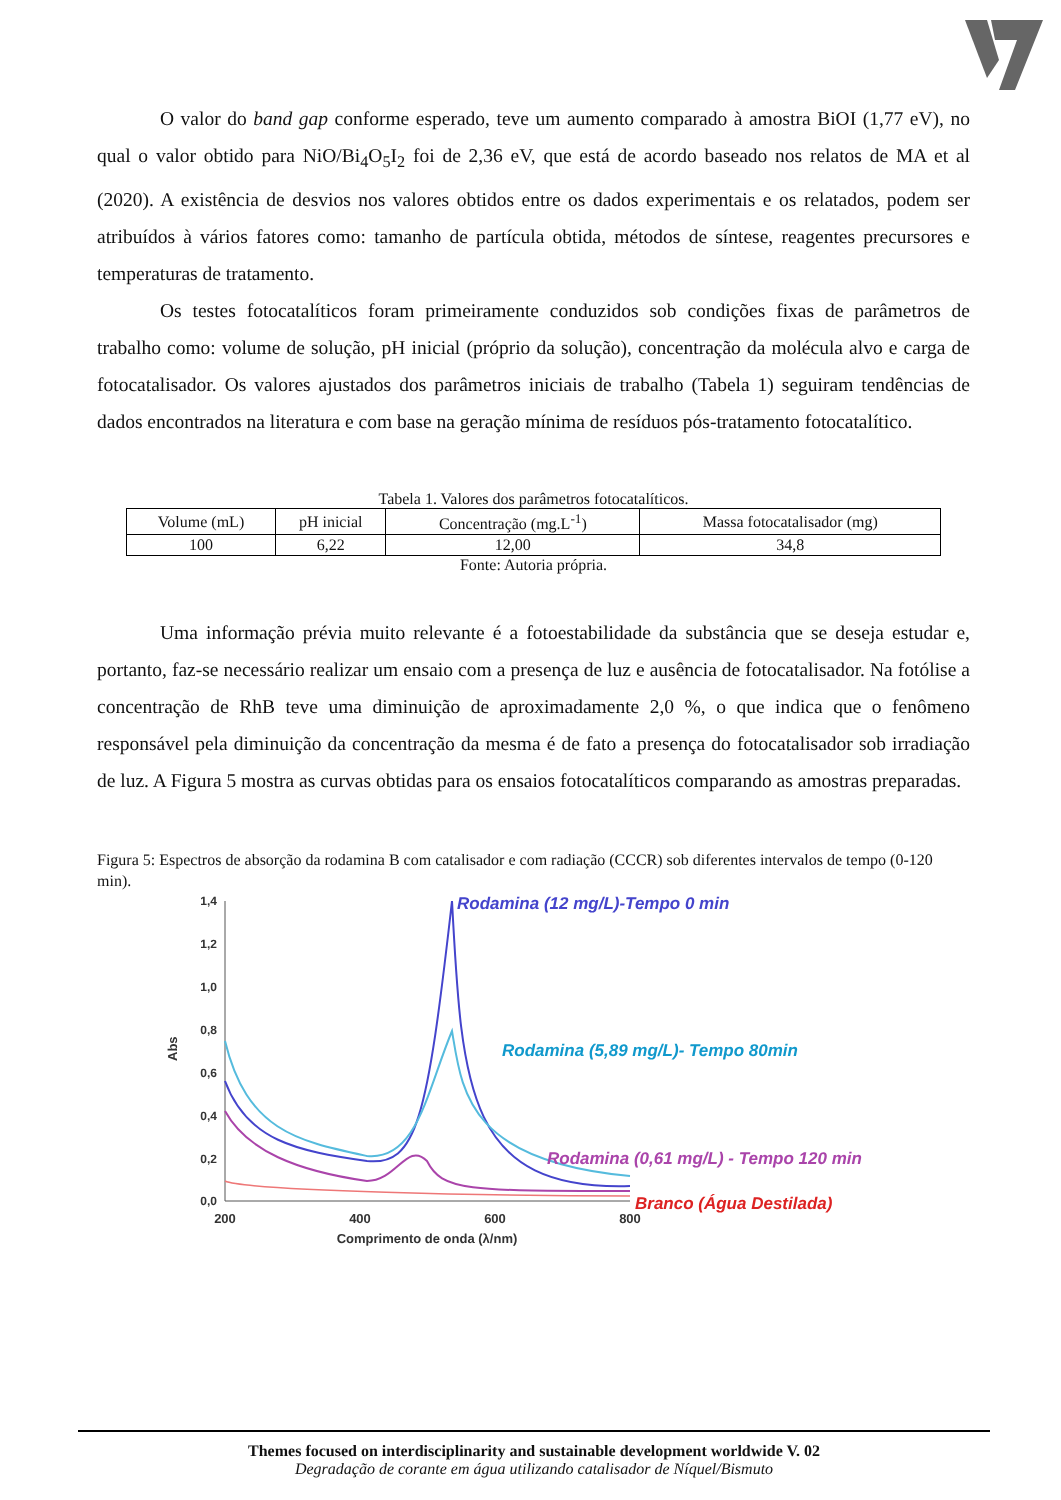O valor do band gap conforme esperado, teve um aumento comparado à amostra BiOI (1,77 eV), no qual o valor obtido para NiO/Bi<sub>4</sub>O<sub>5</sub>I<sub>2</sub> foi de 2,36 eV, que está de acordo baseado nos relatos de MA et al (2020). A existência de desvios nos valores obtidos entre os dados experimentais e os relatados, podem ser atribuídos à vários fatores como: tamanho de partícula obtida, métodos de síntese, reagentes precursores e temperaturas de tratamento.
Os testes fotocatalíticos foram primeiramente conduzidos sob condições fixas de parâmetros de trabalho como: volume de solução, pH inicial (próprio da solução), concentração da molécula alvo e carga de fotocatalisador. Os valores ajustados dos parâmetros iniciais de trabalho (Tabela 1) seguiram tendências de dados encontrados na literatura e com base na geração mínima de resíduos pós-tratamento fotocatalítico.
Tabela 1. Valores dos parâmetros fotocatalíticos.
| Volume (mL) | pH inicial | Concentração (mg.L<sup>-1</sup>) | Massa fotocatalisador (mg) |
| --- | --- | --- | --- |
| 100 | 6,22 | 12,00 | 34,8 |
Fonte: Autoria própria.
Uma informação prévia muito relevante é a fotoestabilidade da substância que se deseja estudar e, portanto, faz-se necessário realizar um ensaio com a presença de luz e ausência de fotocatalisador. Na fotólise a concentração de RhB teve uma diminuição de aproximadamente 2,0 %, o que indica que o fenômeno responsável pela diminuição da concentração da mesma é de fato a presença do fotocatalisador sob irradiação de luz. A Figura 5 mostra as curvas obtidas para os ensaios fotocatalíticos comparando as amostras preparadas.
Figura 5: Espectros de absorção da rodamina B com catalisador e com radiação (CCCR) sob diferentes intervalos de tempo (0-120 min).
1,4
1,2
1,0
0,8
0,6
0,4
0,2
0,0
200
400
600
800
Comprimento de onda (λ/nm)
Abs
Rodamina (12 mg/L)-Tempo 0 min
Rodamina (5,89 mg/L)- Tempo 80min
Rodamina (0,61 mg/L) - Tempo 120 min
Branco (Água Destilada)
Themes focused on interdisciplinarity and sustainable development worldwide V. 02
Degradação de corante em água utilizando catalisador de Níquel/Bismuto